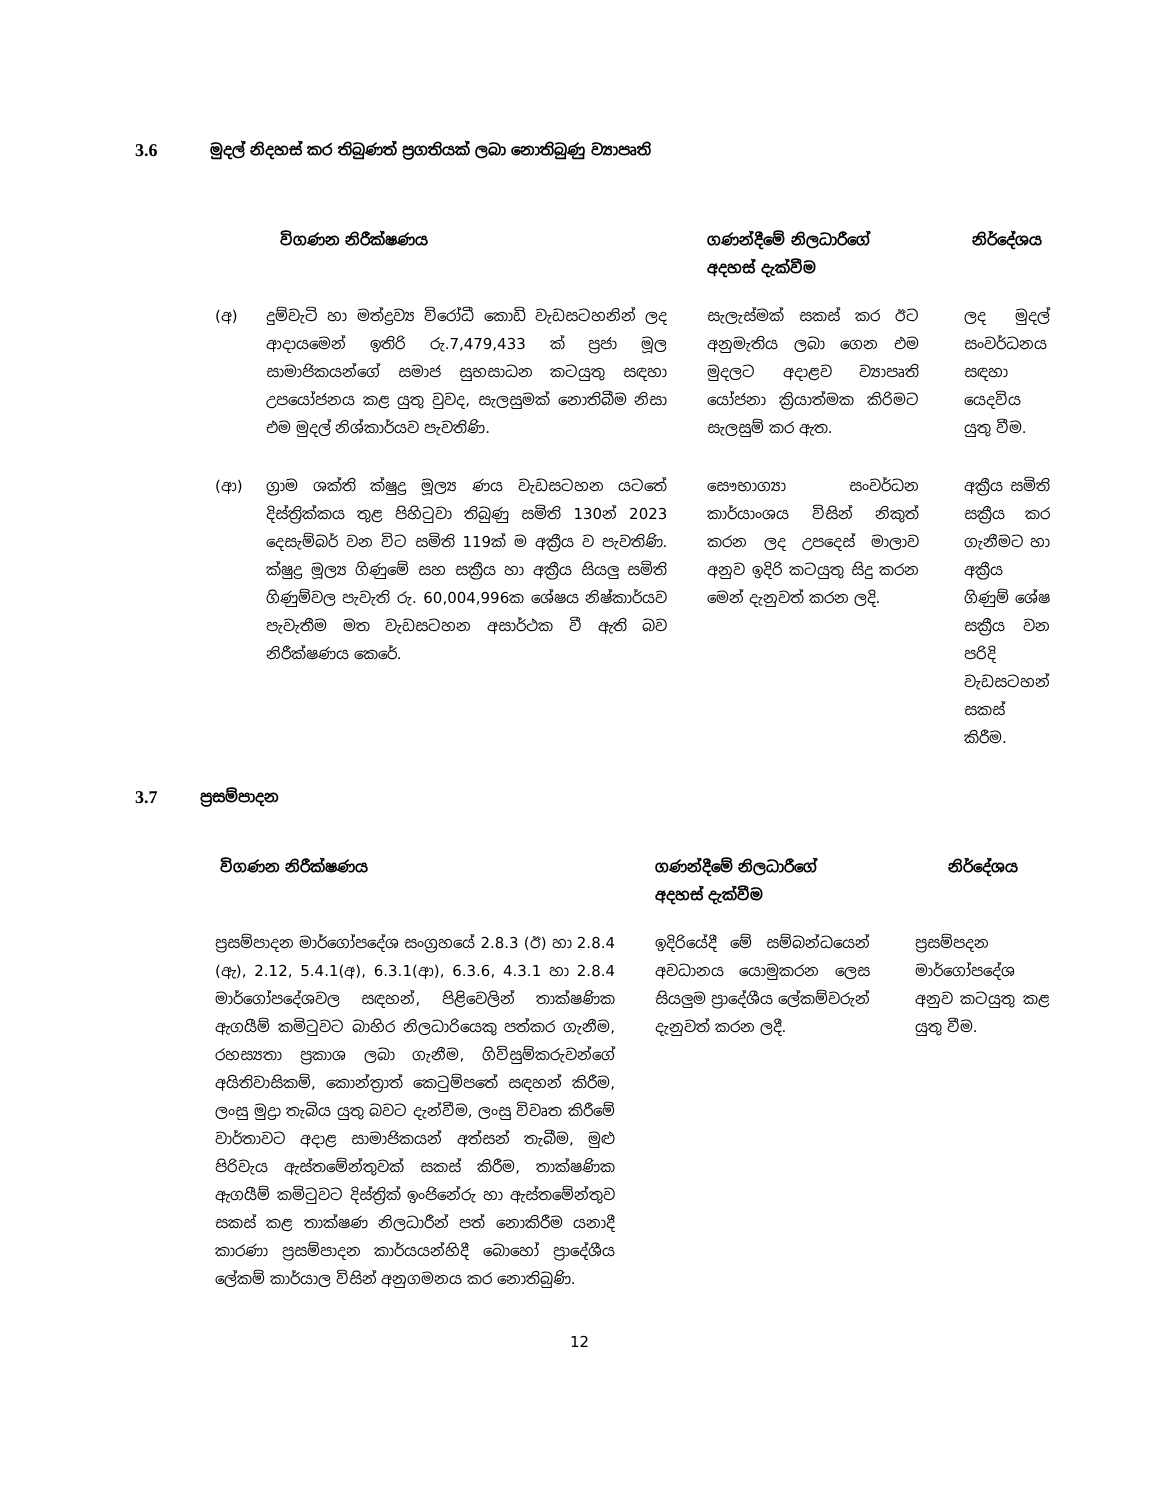3.6 මුදල් නිදහස් කර තිබුණත් ප්‍රගතියක් ලබා නොතිබුණු ව්‍යාපෘති
| විගණන නිරීක්ෂණය | | ගණන්දීමේ නිලධාරීගේ අදහස් දැක්වීම | නිර්දේශය |
| --- | --- | --- | --- |
| (අ) | දුම්වැටි හා මත්ද්‍රව්‍ය විරෝධී කොඩි වැඩසටහනින් ලද ආදායමෙන් ඉතිරි රු.7,479,433 ක් ප්‍රජා මූල සාමාජිකයන්ගේ සමාජ සුභසාධන කටයුතු සඳහා උපයෝජනය කළ යුතු වුවද, සැලසුමක් නොතිබීම නිසා එම මුදල් නිශ්කාර්යව පැවතිණි. | සැලැස්මක් සකස් කර ඊට අනුමැතිය ලබා ගෙන එම මුදලට අදාළව ව්‍යාපෘති යෝජනා ක්‍රියාත්මක කිරිමට සැලසුම් කර ඇත. | ලද මුදල් සංවර්ධනය සඳහා යෙදවිය යුතු වීම. |
| (ආ) | ග්‍රාම ශක්ති ක්ෂුද්‍ර මූල්‍ය ණය වැඩසටහන යටතේ දිස්ත්‍රික්කය තුළ පිහිටුවා තිබුණු සමිති 130න් 2023 දෙසැම්බර් වන විට සමිති 119ක් ම අක්‍රීය ව පැවතිණි. ක්ෂුද්‍ර මූල්‍ය ගිණුමේ සහ සක්‍රීය හා අක්‍රීය සියලු සමිති ගිණුම්වල පැවැති රු. 60,004,996ක ශේෂය නිෂ්කාර්යව පැවැතීම මත වැඩසටහන අසාර්ථක වී ඇති බව නිරීක්ෂණය කෙරේ. | සෞභාග්‍යා සංවර්ධන කාර්යාංශය විසින් නිකුත් කරන ලද උපදෙස් මාලාව අනුව ඉදිරි කටයුතු සිදු කරන මෙන් දැනුවත් කරන ලදි. | අක්‍රීය සමිති සක්‍රීය කර ගැනීමට හා අක්‍රීය ගිණුම් ශේෂ සක්‍රීය වන පරිදි වැඩසටහන් සකස් කිරීම. |
3.7 ප්‍රසම්පාදන
| විගණන නිරීක්ෂණය | ගණන්දීමේ නිලධාරීගේ අදහස් දැක්වීම | නිර්දේශය |
| --- | --- | --- |
| ප්‍රසම්පාදන මාර්ගෝපදේශ සංග්‍රහයේ 2.8.3 (ඊ) හා 2.8.4 (ඇ), 2.12, 5.4.1(අ), 6.3.1(ආ), 6.3.6, 4.3.1 හා 2.8.4 මාර්ගෝපදේශවල සඳහන්, පිළිවෙලින් තාක්ෂණික ඇගයීම් කමිටුවට බාහිර නිලධාරියෙකු පත්කර ගැනීම, රහස්‍යතා ප්‍රකාශ ලබා ගැනීම, ගිවිසුම්කරුවන්ගේ අයිතිවාසිකම්, කොන්ත්‍රාත් කෙටුම්පතේ සඳහන් කිරීම, ලංසු මුද්‍රා තැබිය යුතු බවට දැන්වීම, ලංසු විවෘත කිරීමේ වාර්තාවට අදාළ සාමාජිකයන් අත්සන් තැබීම, මුළු පිරිවැය ඇස්තමේන්තුවක් සකස් කිරීම, තාක්ෂණික ඇගයීම් කමිටුවට දිස්ත්‍රික් ඉංජිනේරු හා ඇස්තමේන්තුව සකස් කළ තාක්ෂණ නිලධාරීන් පත් නොකිරීම යනාදී කාරණා ප්‍රසම්පාදන කාර්යයන්හිදී බොහෝ ප්‍රාදේශීය ලේකම් කාර්යාල විසින් අනුගමනය කර නොතිබුණි. | ඉදිරියේදී මේ සම්බන්ධයෙන් අවධානය යොමුකරන ලෙස සියලුම ප්‍රාදේශීය ලේකම්වරුන් දැනුවත් කරන ලදී. | ප්‍රසම්පදන මාර්ගෝපදේශ අනුව කටයුතු කළ යුතු වීම. |
12